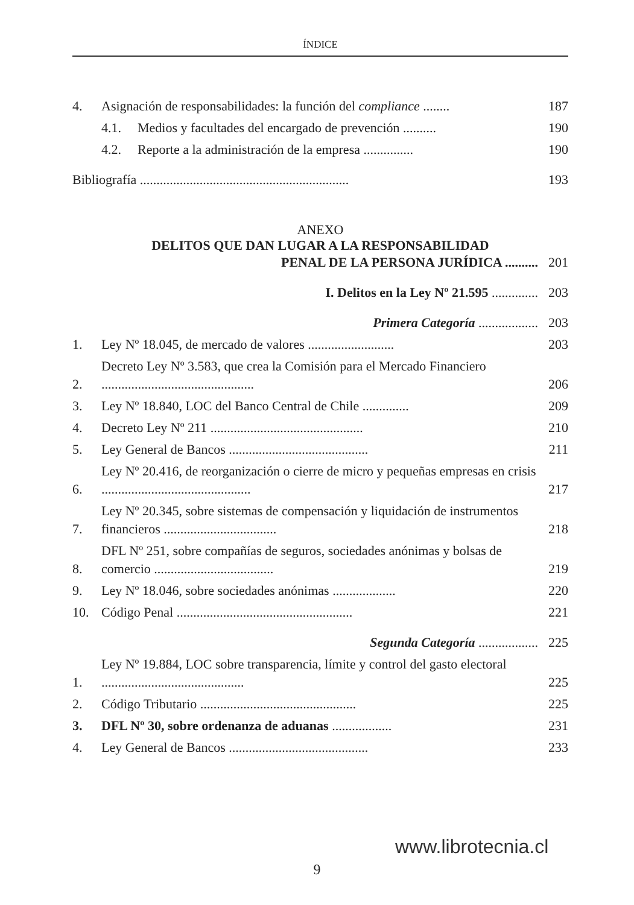ÍNDICE
4. Asignación de responsabilidades: la función del compliance ........ 187
4.1. Medios y facultades del encargado de prevención .......... 190
4.2. Reporte a la administración de la empresa ............... 190
Bibliografía ............................................................... 193
ANEXO
DELITOS QUE DAN LUGAR A LA RESPONSABILIDAD
PENAL DE LA PERSONA JURÍDICA .......... 201
I. Delitos en la Ley Nº 21.595 .............. 203
Primera Categoría .................. 203
1. Ley Nº 18.045, de mercado de valores .......................... 203
2. Decreto Ley Nº 3.583, que crea la Comisión para el Mercado Financiero .............................................. 206
3. Ley Nº 18.840, LOC del Banco Central de Chile .............. 209
4. Decreto Ley Nº 211 .............................................. 210
5. Ley General de Bancos .......................................... 211
6. Ley Nº 20.416, de reorganización o cierre de micro y pequeñas empresas en crisis ............................................. 217
7. Ley Nº 20.345, sobre sistemas de compensación y liquidación de instrumentos financieros .................................. 218
8. DFL Nº 251, sobre compañías de seguros, sociedades anónimas y bolsas de comercio .................................... 219
9. Ley Nº 18.046, sobre sociedades anónimas ................... 220
10. Código Penal ..................................................... 221
Segunda Categoría .................. 225
1. Ley Nº 19.884, LOC sobre transparencia, límite y control del gasto electoral ........................................... 225
2. Código Tributario ............................................... 225
3. DFL Nº 30, sobre ordenanza de aduanas .................. 231
4. Ley General de Bancos .......................................... 233
www.librotecnia.cl
9